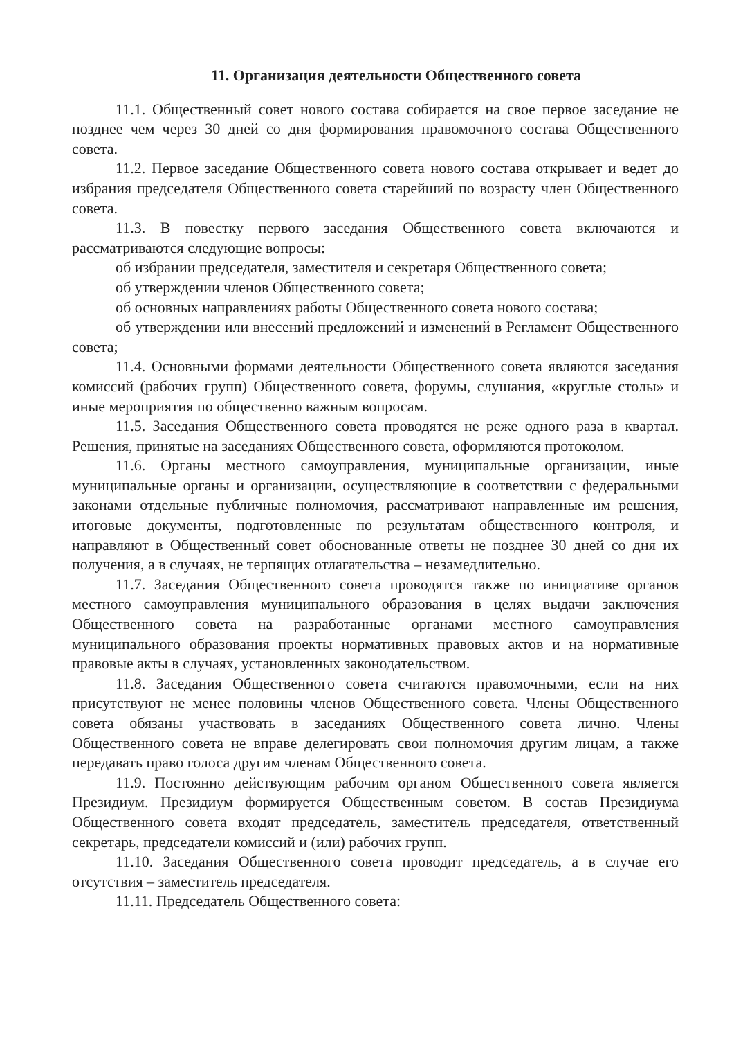11. Организация деятельности Общественного совета
11.1. Общественный совет нового состава собирается на свое первое заседание не позднее чем через 30 дней со дня формирования правомочного состава Общественного совета.
11.2. Первое заседание Общественного совета нового состава открывает и ведет до избрания председателя Общественного совета старейший по возрасту член Общественного совета.
11.3. В повестку первого заседания Общественного совета включаются и рассматриваются следующие вопросы:
об избрании председателя, заместителя и секретаря Общественного совета;
об утверждении членов Общественного совета;
об основных направлениях работы Общественного совета нового состава;
об утверждении или внесений предложений и изменений в Регламент Общественного совета;
11.4. Основными формами деятельности Общественного совета являются заседания комиссий (рабочих групп) Общественного совета, форумы, слушания, «круглые столы» и иные мероприятия по общественно важным вопросам.
11.5. Заседания Общественного совета проводятся не реже одного раза в квартал. Решения, принятые на заседаниях Общественного совета, оформляются протоколом.
11.6. Органы местного самоуправления, муниципальные организации, иные муниципальные органы и организации, осуществляющие в соответствии с федеральными законами отдельные публичные полномочия, рассматривают направленные им решения, итоговые документы, подготовленные по результатам общественного контроля, и направляют в Общественный совет обоснованные ответы не позднее 30 дней со дня их получения, а в случаях, не терпящих отлагательства – незамедлительно.
11.7. Заседания Общественного совета проводятся также по инициативе органов местного самоуправления муниципального образования в целях выдачи заключения Общественного совета на разработанные органами местного самоуправления муниципального образования проекты нормативных правовых актов и на нормативные правовые акты в случаях, установленных законодательством.
11.8. Заседания Общественного совета считаются правомочными, если на них присутствуют не менее половины членов Общественного совета. Члены Общественного совета обязаны участвовать в заседаниях Общественного совета лично. Члены Общественного совета не вправе делегировать свои полномочия другим лицам, а также передавать право голоса другим членам Общественного совета.
11.9. Постоянно действующим рабочим органом Общественного совета является Президиум. Президиум формируется Общественным советом. В состав Президиума Общественного совета входят председатель, заместитель председателя, ответственный секретарь, председатели комиссий и (или) рабочих групп.
11.10. Заседания Общественного совета проводит председатель, а в случае его отсутствия – заместитель председателя.
11.11. Председатель Общественного совета: